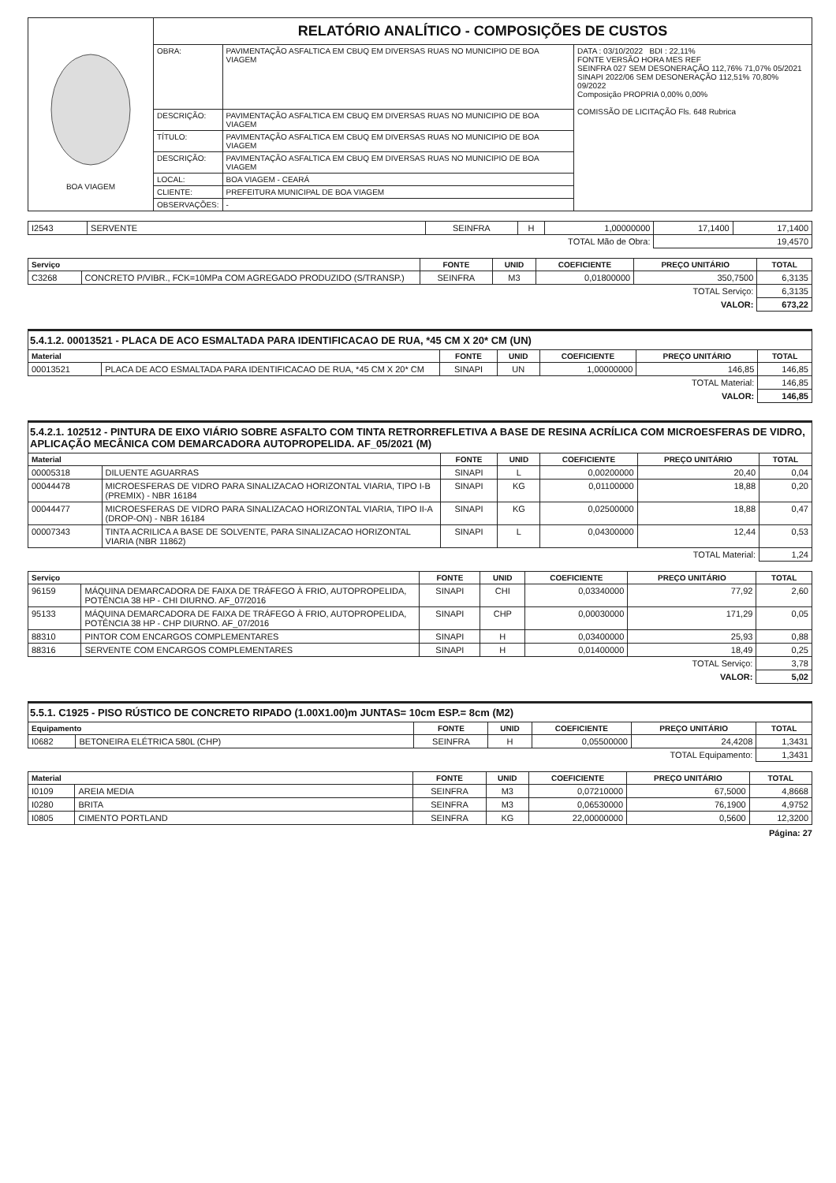| BOA VIAGEM | RELATÓRIO ANALÍTICO - COMPOSIÇÕES DE CUSTOS | | |
| | OBRA: | PAVIMENTAÇÃO ASFALTICA EM CBUQ EM DIVERSAS RUAS NO MUNICIPIO DE BOA VIAGEM | DATA : 03/10/2022 BDI : 22,11% FONTE VERSÃO HORA MES REF SEINFRA 027 SEM DESONERAÇÃO 112,76% 71,07% 05/2021 SINAPI 2022/06 SEM DESONERAÇÃO 112,51% 70,80% 09/2022 Composição PROPRIA 0,00% 0,00% COMISSÃO DE LICITAÇÃO Fls. 648 Rubrica |
| | DESCRIÇÃO: | PAVIMENTAÇÃO ASFALTICA EM CBUQ EM DIVERSAS RUAS NO MUNICIPIO DE BOA VIAGEM | |
| | TÍTULO: | PAVIMENTAÇÃO ASFALTICA EM CBUQ EM DIVERSAS RUAS NO MUNICIPIO DE BOA VIAGEM | |
| | DESCRIÇÃO: | PAVIMENTAÇÃO ASFALTICA EM CBUQ EM DIVERSAS RUAS NO MUNICIPIO DE BOA VIAGEM | |
| | LOCAL: | BOA VIAGEM - CEARÁ | |
| | CLIENTE: | PREFEITURA MUNICIPAL DE BOA VIAGEM | |
| | OBSERVAÇÕES: | - | |
| I2543 | SERVENTE | SEINFRA | H | 1,00000000 | 17,1400 | 17,1400 |
| TOTAL Mão de Obra: | | | | | 19,4570 | |
| Serviço | | FONTE | UNID | COEFICIENTE | PREÇO UNITÁRIO | TOTAL |
| --- | --- | --- | --- | --- | --- | --- |
| C3268 | CONCRETO P/VIBR., FCK=10MPa COM AGREGADO PRODUZIDO (S/TRANSP.) | SEINFRA | M3 | 0,01800000 | 350,7500 | 6,3135 |
| TOTAL Serviço: | | | | | | 6,3135 |
| VALOR: | | | | | | 673,22 |
5.4.1.2. 00013521 - PLACA DE ACO ESMALTADA PARA IDENTIFICACAO DE RUA, *45 CM X 20* CM (UN)
| Material | | FONTE | UNID | COEFICIENTE | PREÇO UNITÁRIO | TOTAL |
| --- | --- | --- | --- | --- | --- | --- |
| 00013521 | PLACA DE ACO ESMALTADA PARA IDENTIFICACAO DE RUA, *45 CM X 20* CM | SINAPI | UN | 1,00000000 | 146,85 | 146,85 |
| TOTAL Material: | | | | | | 146,85 |
| VALOR: | | | | | | 146,85 |
5.4.2.1. 102512 - PINTURA DE EIXO VIÁRIO SOBRE ASFALTO COM TINTA RETRORREFLETIVA A BASE DE RESINA ACRÍLICA COM MICROESFERAS DE VIDRO, APLICAÇÃO MECÂNICA COM DEMARCADORA AUTOPROPELIDA. AF_05/2021 (M)
| Material | | FONTE | UNID | COEFICIENTE | PREÇO UNITÁRIO | TOTAL |
| --- | --- | --- | --- | --- | --- | --- |
| 00005318 | DILUENTE AGUARRAS | SINAPI | L | 0,00200000 | 20,40 | 0,04 |
| 00044478 | MICROESFERAS DE VIDRO PARA SINALIZACAO HORIZONTAL VIARIA, TIPO I-B (PREMIX) - NBR 16184 | SINAPI | KG | 0,01100000 | 18,88 | 0,20 |
| 00044477 | MICROESFERAS DE VIDRO PARA SINALIZACAO HORIZONTAL VIARIA, TIPO II-A (DROP-ON) - NBR 16184 | SINAPI | KG | 0,02500000 | 18,88 | 0,47 |
| 00007343 | TINTA ACRILICA A BASE DE SOLVENTE, PARA SINALIZACAO HORIZONTAL VIARIA (NBR 11862) | SINAPI | L | 0,04300000 | 12,44 | 0,53 |
| TOTAL Material: | | | | | | 1,24 |
| Serviço | | FONTE | UNID | COEFICIENTE | PREÇO UNITÁRIO | TOTAL |
| --- | --- | --- | --- | --- | --- | --- |
| 96159 | MÁQUINA DEMARCADORA DE FAIXA DE TRÁFEGO À FRIO, AUTOPROPELIDA, POTÊNCIA 38 HP - CHI DIURNO. AF_07/2016 | SINAPI | CHI | 0,03340000 | 77,92 | 2,60 |
| 95133 | MÁQUINA DEMARCADORA DE FAIXA DE TRÁFEGO À FRIO, AUTOPROPELIDA, POTÊNCIA 38 HP - CHP DIURNO. AF_07/2016 | SINAPI | CHP | 0,00030000 | 171,29 | 0,05 |
| 88310 | PINTOR COM ENCARGOS COMPLEMENTARES | SINAPI | H | 0,03400000 | 25,93 | 0,88 |
| 88316 | SERVENTE COM ENCARGOS COMPLEMENTARES | SINAPI | H | 0,01400000 | 18,49 | 0,25 |
| TOTAL Serviço: | | | | | | 3,78 |
| VALOR: | | | | | | 5,02 |
5.5.1. C1925 - PISO RÚSTICO DE CONCRETO RIPADO (1.00X1.00)m JUNTAS= 10cm ESP.= 8cm (M2)
| Equipamento | | FONTE | UNID | COEFICIENTE | PREÇO UNITÁRIO | TOTAL |
| --- | --- | --- | --- | --- | --- | --- |
| I0682 | BETONEIRA ELÉTRICA 580L (CHP) | SEINFRA | H | 0,05500000 | 24,4208 | 1,3431 |
| TOTAL Equipamento: | | | | | | 1,3431 |
| Material | | FONTE | UNID | COEFICIENTE | PREÇO UNITÁRIO | TOTAL |
| --- | --- | --- | --- | --- | --- | --- |
| I0109 | AREIA MEDIA | SEINFRA | M3 | 0,07210000 | 67,5000 | 4,8668 |
| I0280 | BRITA | SEINFRA | M3 | 0,06530000 | 76,1900 | 4,9752 |
| I0805 | CIMENTO PORTLAND | SEINFRA | KG | 22,00000000 | 0,5600 | 12,3200 |
Página: 27